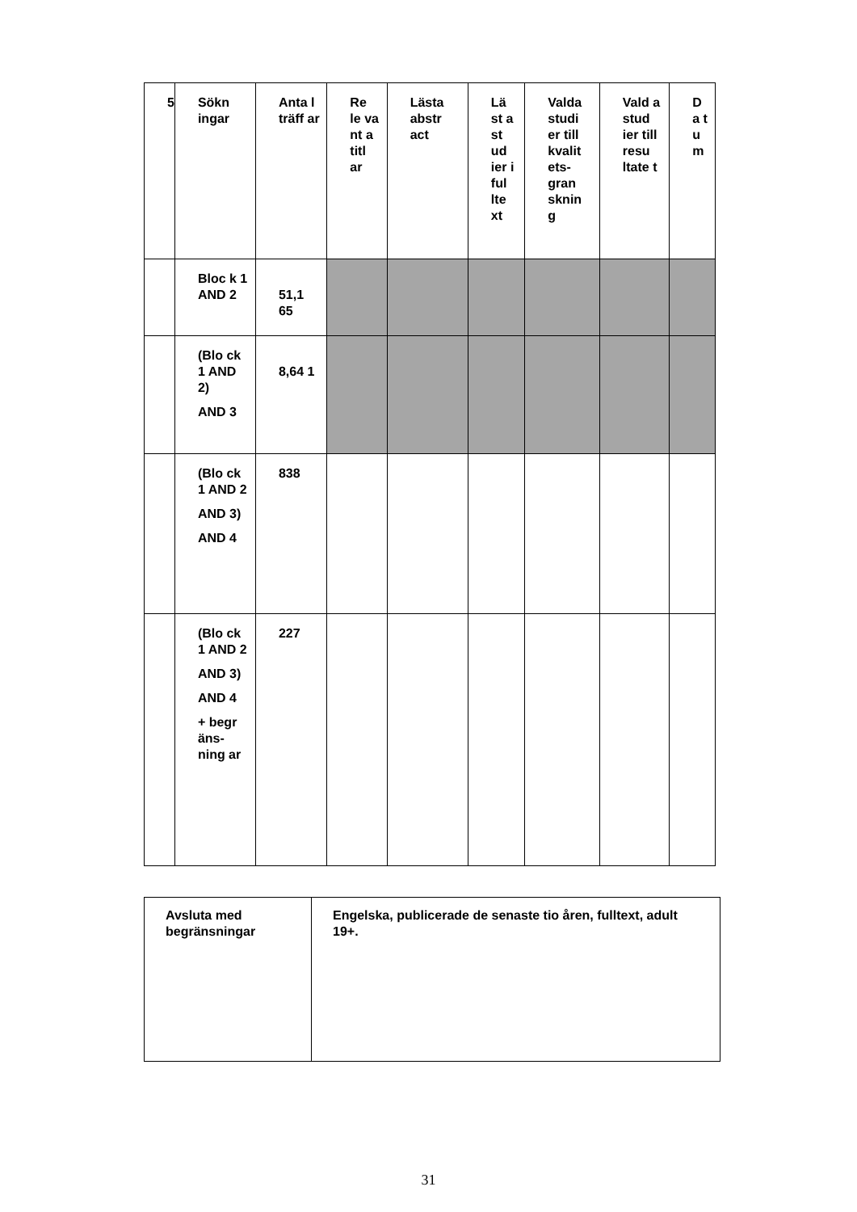| 5 | Sökn ingar | Anta l träff ar | Re le va nt a titl ar | Lästa abstr act | Lä st a st ud ier i ful lte xt | Valda studi er till kvalit ets-gran sknin g | Vald a stud ier till resu ltate t | D a t u m |
| --- | --- | --- | --- | --- | --- | --- | --- | --- |
| | Bloc k 1 AND 2 | 51,1 65 | | | | | | |
| | (Blo ck 1 AND 2) AND 3 | 8,64 1 | | | | | | |
| | (Blo ck 1 AND 2 AND 3) AND 4 | 838 | | | | | | |
| | (Blo ck 1 AND 2 AND 3) AND 4 + begr äns-ning ar | 227 | | | | | | |
| Avsluta med begränsningar | Engelska, publicerade de senaste tio åren, fulltext, adult 19+. |
31